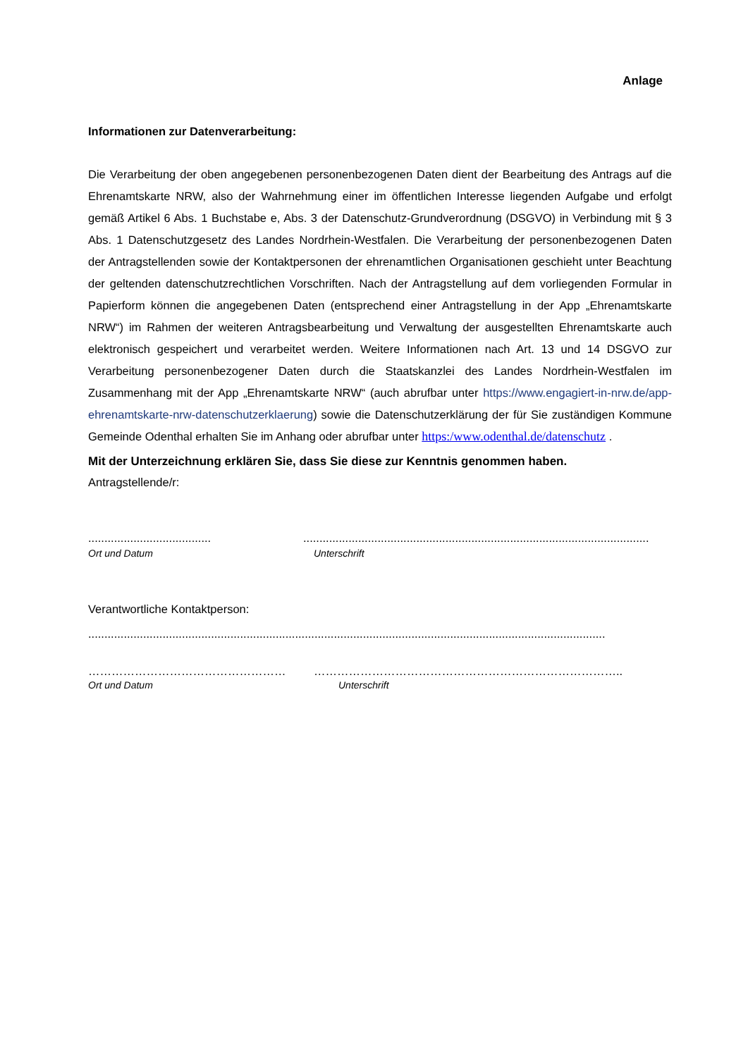Anlage
Informationen zur Datenverarbeitung:
Die Verarbeitung der oben angegebenen personenbezogenen Daten dient der Bearbeitung des Antrags auf die Ehrenamtskarte NRW, also der Wahrnehmung einer im öffentlichen Interesse liegenden Aufgabe und erfolgt gemäß Artikel 6 Abs. 1 Buchstabe e, Abs. 3 der Datenschutz-Grundverordnung (DSGVO) in Verbindung mit § 3 Abs. 1 Datenschutzgesetz des Landes Nordrhein-Westfalen. Die Verarbeitung der personenbezogenen Daten der Antragstellenden sowie der Kontaktpersonen der ehrenamtlichen Organisationen geschieht unter Beachtung der geltenden datenschutzrechtlichen Vorschriften. Nach der Antragstellung auf dem vorliegenden Formular in Papierform können die angegebenen Daten (entsprechend einer Antragstellung in der App „Ehrenamtskarte NRW“) im Rahmen der weiteren Antragsbearbeitung und Verwaltung der ausgestellten Ehrenamtskarte auch elektronisch gespeichert und verarbeitet werden. Weitere Informationen nach Art. 13 und 14 DSGVO zur Verarbeitung personenbezogener Daten durch die Staatskanzlei des Landes Nordrhein-Westfalen im Zusammenhang mit der App „Ehrenamtskarte NRW“ (auch abrufbar unter https://www.engagiert-in-nrw.de/app-ehrenamtskarte-nrw-datenschutzerklaerung) sowie die Datenschutzerklärung der für Sie zuständigen Kommune Gemeinde Odenthal erhalten Sie im Anhang oder abrufbar unter https:/www.odenthal.de/datenschutz .
Mit der Unterzeichnung erklären Sie, dass Sie diese zur Kenntnis genommen haben.
Antragstellende/r:
...................................... ...........................................................................................................
Ort und Datum Unterschrift
Verantwortliche Kontaktperson:
................................................................................................................................................................
…………………………………………… ……………………………………………………………………..
Ort und Datum Unterschrift